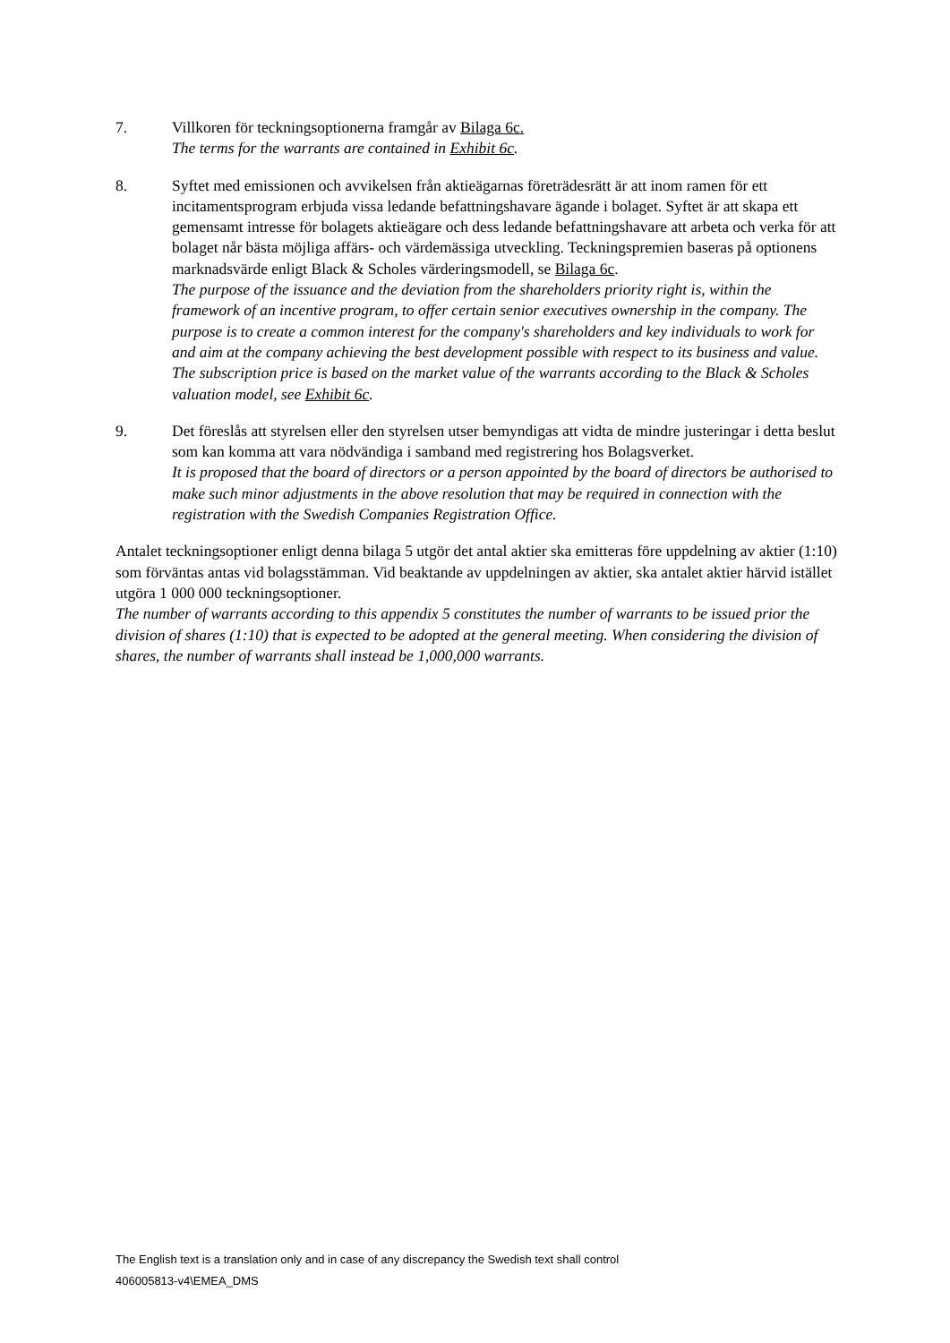7. Villkoren för teckningsoptionerna framgår av Bilaga 6c.
The terms for the warrants are contained in Exhibit 6c.
8. Syftet med emissionen och avvikelsen från aktieägarnas företrädesrätt är att inom ramen för ett incitamentsprogram erbjuda vissa ledande befattningshavare ägande i bolaget. Syftet är att skapa ett gemensamt intresse för bolagets aktieägare och dess ledande befattningshavare att arbeta och verka för att bolaget når bästa möjliga affärs- och värdemässiga utveckling. Teckningspremien baseras på optionens marknadsvärde enligt Black & Scholes värderingsmodell, se Bilaga 6c.
The purpose of the issuance and the deviation from the shareholders priority right is, within the framework of an incentive program, to offer certain senior executives ownership in the company. The purpose is to create a common interest for the company's shareholders and key individuals to work for and aim at the company achieving the best development possible with respect to its business and value. The subscription price is based on the market value of the warrants according to the Black & Scholes valuation model, see Exhibit 6c.
9. Det föreslås att styrelsen eller den styrelsen utser bemyndigas att vidta de mindre justeringar i detta beslut som kan komma att vara nödvändiga i samband med registrering hos Bolagsverket.
It is proposed that the board of directors or a person appointed by the board of directors be authorised to make such minor adjustments in the above resolution that may be required in connection with the registration with the Swedish Companies Registration Office.
Antalet teckningsoptioner enligt denna bilaga 5 utgör det antal aktier ska emitteras före uppdelning av aktier (1:10) som förväntas antas vid bolagsstämman. Vid beaktande av uppdelningen av aktier, ska antalet aktier härvid istället utgöra 1 000 000 teckningsoptioner.
The number of warrants according to this appendix 5 constitutes the number of warrants to be issued prior the division of shares (1:10) that is expected to be adopted at the general meeting. When considering the division of shares, the number of warrants shall instead be 1,000,000 warrants.
The English text is a translation only and in case of any discrepancy the Swedish text shall control
406005813-v4\EMEA_DMS